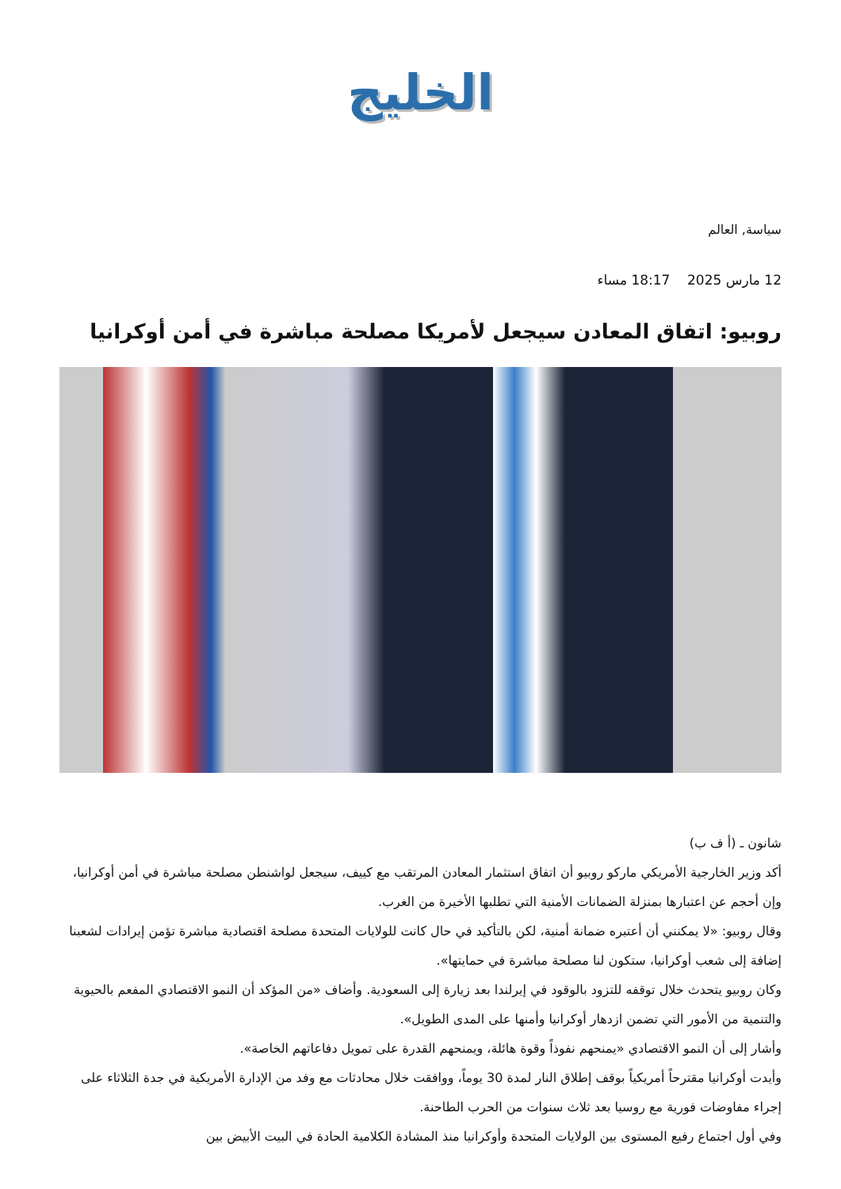الخليج
سياسة, العالم
12 مارس 2025 18:17 مساء
روبيو: اتفاق المعادن سيجعل لأمريكا مصلحة مباشرة في أمن أوكرانيا
شانون ـ (أ ف ب)
أكد وزير الخارجية الأمريكي ماركو روبيو أن اتفاق استثمار المعادن المرتقب مع كييف، سيجعل لواشنطن مصلحة مباشرة في أمن أوكرانيا، وإن أحجم عن اعتبارها بمنزلة الضمانات الأمنية التي تطلبها الأخيرة من الغرب.
وقال روبيو: «لا يمكنني أن أعتبره ضمانة أمنية، لكن بالتأكيد في حال كانت للولايات المتحدة مصلحة اقتصادية مباشرة تؤمن إيرادات لشعبنا إضافة إلى شعب أوكرانيا، ستكون لنا مصلحة مباشرة في حمايتها».
وكان روبيو يتحدث خلال توقفه للتزود بالوقود في إيرلندا بعد زيارة إلى السعودية. وأضاف «من المؤكد أن النمو الاقتصادي المفعم بالحيوية والتنمية من الأمور التي تضمن ازدهار أوكرانيا وأمنها على المدى الطويل».
وأشار إلى أن النمو الاقتصادي «يمنحهم نفوذاً وقوة هائلة، ويمنحهم القدرة على تمويل دفاعاتهم الخاصة».
وأيدت أوكرانيا مقترحاً أمريكياً بوقف إطلاق النار لمدة 30 يوماً، ووافقت خلال محادثات مع وفد من الإدارة الأمريكية في جدة الثلاثاء على إجراء مفاوضات فورية مع روسيا بعد ثلاث سنوات من الحرب الطاحنة.
وفي أول اجتماع رفيع المستوى بين الولايات المتحدة وأوكرانيا منذ المشادة الكلامية الحادة في البيت الأبيض بين